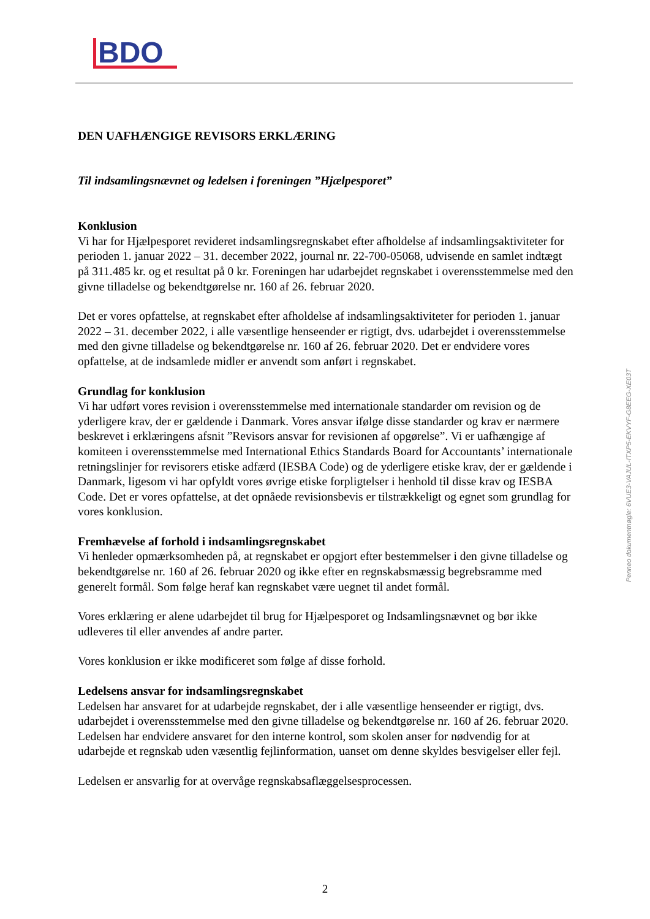BDO
DEN UAFHÆNGIGE REVISORS ERKLÆRING
Til indsamlingsnævnet og ledelsen i foreningen ”Hjælpesporet”
Konklusion
Vi har for Hjælpesporet revideret indsamlingsregnskabet efter afholdelse af indsamlingsaktiviteter for perioden 1. januar 2022 – 31. december 2022, journal nr. 22-700-05068, udvisende en samlet indtægt på 311.485 kr. og et resultat på 0 kr. Foreningen har udarbejdet regnskabet i overensstemmelse med den givne tilladelse og bekendtgørelse nr. 160 af 26. februar 2020.
Det er vores opfattelse, at regnskabet efter afholdelse af indsamlingsaktiviteter for perioden 1. januar 2022 – 31. december 2022, i alle væsentlige henseender er rigtigt, dvs. udarbejdet i overensstemmelse med den givne tilladelse og bekendtgørelse nr. 160 af 26. februar 2020. Det er endvidere vores opfattelse, at de indsamlede midler er anvendt som anført i regnskabet.
Grundlag for konklusion
Vi har udført vores revision i overensstemmelse med internationale standarder om revision og de yderligere krav, der er gældende i Danmark. Vores ansvar ifølge disse standarder og krav er nærmere beskrevet i erklæringens afsnit ”Revisors ansvar for revisionen af opgørelse”. Vi er uafhængige af komiteen i overensstemmelse med International Ethics Standards Board for Accountants’ internationale retningslinjer for revisorers etiske adfærd (IESBA Code) og de yderligere etiske krav, der er gældende i Danmark, ligesom vi har opfyldt vores øvrige etiske forpligtelser i henhold til disse krav og IESBA Code. Det er vores opfattelse, at det opnåede revisionsbevis er tilstrækkeligt og egnet som grundlag for vores konklusion.
Fremhævelse af forhold i indsamlingsregnskabet
Vi henleder opmærksomheden på, at regnskabet er opgjort efter bestemmelser i den givne tilladelse og bekendtgørelse nr. 160 af 26. februar 2020 og ikke efter en regnskabsmæssig begrebsramme med generelt formål. Som følge heraf kan regnskabet være uegnet til andet formål.
Vores erklæring er alene udarbejdet til brug for Hjælpesporet og Indsamlingsnævnet og bør ikke udleveres til eller anvendes af andre parter.
Vores konklusion er ikke modificeret som følge af disse forhold.
Ledelsens ansvar for indsamlingsregnskabet
Ledelsen har ansvaret for at udarbejde regnskabet, der i alle væsentlige henseender er rigtigt, dvs. udarbejdet i overensstemmelse med den givne tilladelse og bekendtgørelse nr. 160 af 26. februar 2020. Ledelsen har endvidere ansvaret for den interne kontrol, som skolen anser for nødvendig for at udarbejde et regnskab uden væsentlig fejlinformation, uanset om denne skyldes besvigelser eller fejl.
Ledelsen er ansvarlig for at overvåge regnskabsaflæggelsesprocessen.
Penneo dokumentnøgle: 6VUE3-VAJUL-ITXP5-EKVYF-G8EEG-XE03T
2